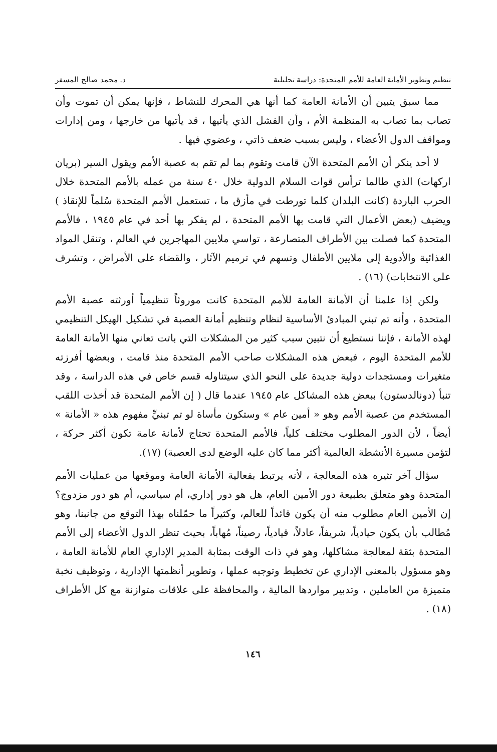تنظيم وتطوير الأمانة العامة للأمم المتحدة: دراسة تحليلية د. محمد صالح المسفر
مما سبق يتبين أن الأمانة العامة كما أنها هي المحرك للنشاط ، فإنها يمكن أن تموت وأن تصاب بما تصاب به المنظمة الأم ، وأن الفشل الذي يأتيها ، قد يأتيها من خارجها ، ومن إدارات ومواقف الدول الأعضاء ، وليس بسبب ضعف ذاتي ، وعضوي فيها .
لا أحد ينكر أن الأمم المتحدة الآن قامت وتقوم بما لم تقم به عصبة الأمم ويقول السير (بريان اركهات) الذي طالما ترأس قوات السلام الدولية خلال ٤٠ سنة من عمله بالأمم المتحدة خلال الحرب الباردة (كانت البلدان كلما تورطت في مأزق ما ، تستعمل الأمم المتحدة سُلماً للإنقاذ ) ويضيف (بعض الأعمال التي قامت بها الأمم المتحدة ، لم يفكر بها أحد في عام ١٩٤٥ ، فالأمم المتحدة كما فصلت بين الأطراف المتصارعة ، تواسي ملايين المهاجرين في العالم ، وتنقل المواد الغذائية والأدوية إلى ملايين الأطفال وتسهم في ترميم الآثار ، والقضاء على الأمراض ، وتشرف على الانتخابات) (١٦) .
ولكن إذا علمنا أن الأمانة العامة للأمم المتحدة كانت موروثاً تنظيمياً أورثته عصبة الأمم المتحدة ، وأنه تم تبني المبادئ الأساسية لنظام وتنظيم أمانة العصبة في تشكيل الهيكل التنظيمي لهذه الأمانة ، فإننا نستطيع أن نتبين سبب كثير من المشكلات التي باتت تعاني منها الأمانة العامة للأمم المتحدة اليوم ، فبعض هذه المشكلات صاحب الأمم المتحدة منذ قامت ، وبعضها أفرزته متغيرات ومستجدات دولية جديدة على النحو الذي سيتناوله قسم خاص في هذه الدراسة ، وقد تنبأ (دونالدستون) ببعض هذه المشاكل عام ١٩٤٥ عندما قال ( إن الأمم المتحدة قد أخذت اللقب المستخدم من عصبة الأمم وهو « أمين عام » وستكون مأساة لو تم تبنيِّ مفهوم هذه « الأمانة » أيضاً ، لأن الدور المطلوب مختلف كلياً، فالأمم المتحدة تحتاج لأمانة عامة تكون أكثر حركة ، لتؤمن مسيرة الأنشطة العالمية أكثر مما كان عليه الوضع لدى العصبة) (١٧).
سؤال آخر تثيره هذه المعالجة ، لأنه يرتبط بفعالية الأمانة العامة وموقعها من عمليات الأمم المتحدة وهو متعلق بطبيعة دور الأمين العام، هل هو دور إداري، أم سياسي، أم هو دور مزدوج؟ إن الأمين العام مطلوب منه أن يكون قائداً للعالم، وكثيراً ما حمّلناه بهذا التوقع من جانبنا، وهو مُطالب بأن يكون حيادياً، شريفاً، عادلاً، قيادياً، رصيناً، مُهاباً، بحيث تنظر الدول الأعضاء إلى الأمم المتحدة بثقة لمعالجة مشاكلها، وهو في ذات الوقت بمثابة المدير الإداري العام للأمانة العامة ، وهو مسؤول بالمعنى الإداري عن تخطيط وتوجيه عملها ، وتطوير أنظمتها الإدارية ، وتوظيف نخبة متميزة من العاملين ، وتدبير مواردها المالية ، والمحافظة على علاقات متوازنة مع كل الأطراف (١٨) .
١٤٦